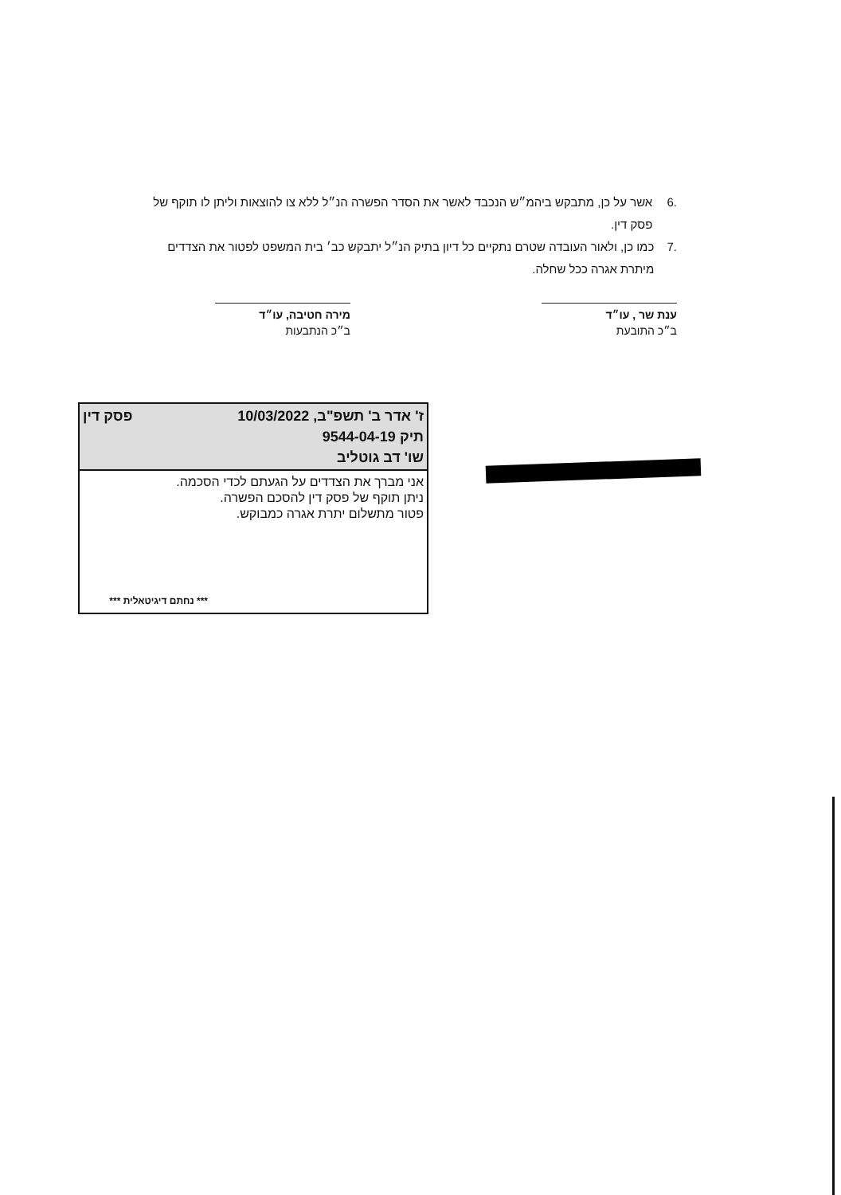.6 אשר על כן, מתבקש ביהמ״ש הנכבד לאשר את הסדר הפשרה הנ״ל ללא צו להוצאות וליתן לו תוקף של פסק דין.
.7 כמו כן, ולאור העובדה שטרם נתקיים כל דיון בתיק הנ״ל יתבקש כב׳ בית המשפט לפטור את הצדדים מיתרת אגרה ככל שחלה.
ענת שר , עו״ד
ב״כ התובעת
מירה חטיבה, עו״ד
ב״כ הנתבעות
ז' אדר ב' תשפ"ב, 10/03/2022 פסק דין
תיק 9544-04-19
שו' דב גוטליב
אני מברך את הצדדים על הגעתם לכדי הסכמה.
ניתן תוקף של פסק דין להסכם הפשרה.
פטור מתשלום יתרת אגרה כמבוקש.
*** נחתם דיגיטאלית ***